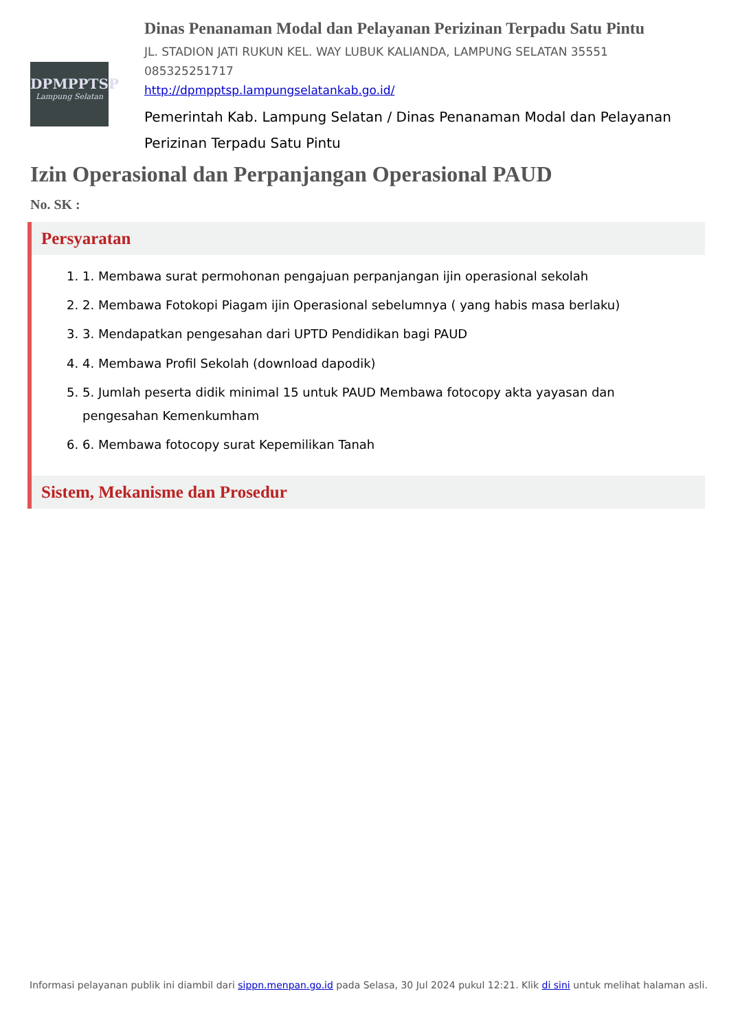DPMPPTSP
Lampung Selatan
Dinas Penanaman Modal dan Pelayanan Perizinan Terpadu Satu Pintu
JL. STADION JATI RUKUN KEL. WAY LUBUK KALIANDA, LAMPUNG SELATAN 35551
085325251717
http://dpmpptsp.lampungselatankab.go.id/
Pemerintah Kab. Lampung Selatan / Dinas Penanaman Modal dan Pelayanan Perizinan Terpadu Satu Pintu
Izin Operasional dan Perpanjangan Operasional PAUD
No. SK :
Persyaratan
1. 1. Membawa surat permohonan pengajuan perpanjangan ijin operasional sekolah
2. 2. Membawa Fotokopi Piagam ijin Operasional sebelumnya ( yang habis masa berlaku)
3. 3. Mendapatkan pengesahan dari UPTD Pendidikan bagi PAUD
4. 4. Membawa Profil Sekolah (download dapodik)
5. 5. Jumlah peserta didik minimal 15 untuk PAUD Membawa fotocopy akta yayasan dan pengesahan Kemenkumham
6. 6. Membawa fotocopy surat Kepemilikan Tanah
Sistem, Mekanisme dan Prosedur
Informasi pelayanan publik ini diambil dari sippn.menpan.go.id pada Selasa, 30 Jul 2024 pukul 12:21. Klik di sini untuk melihat halaman asli.